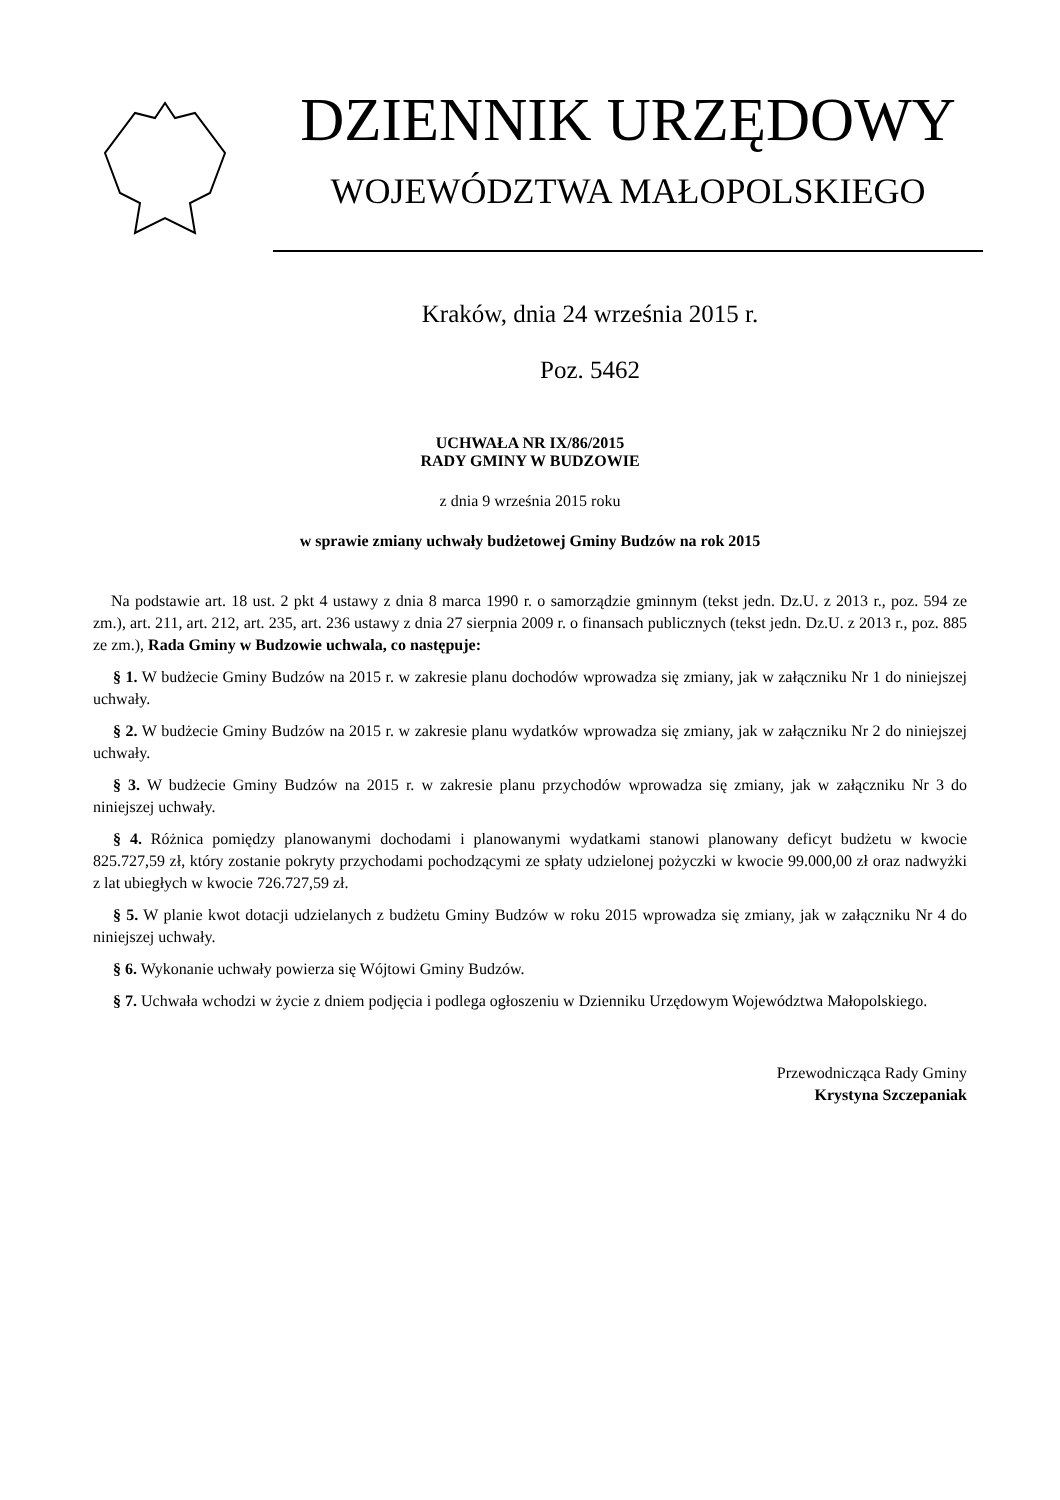DZIENNIK URZĘDOWY
WOJEWÓDZTWA MAŁOPOLSKIEGO
Kraków, dnia 24 września 2015 r.
Poz. 5462
UCHWAŁA NR IX/86/2015
RADY GMINY W BUDZOWIE
z dnia 9 września 2015 roku
w sprawie zmiany uchwały budżetowej Gminy Budzów na rok 2015
Na podstawie art. 18 ust. 2 pkt 4 ustawy z dnia 8 marca 1990 r. o samorządzie gminnym (tekst jedn. Dz.U. z 2013 r., poz. 594 ze zm.), art. 211, art. 212, art. 235, art. 236 ustawy z dnia 27 sierpnia 2009 r. o finansach publicznych (tekst jedn. Dz.U. z 2013 r., poz. 885 ze zm.), Rada Gminy w Budzowie uchwala, co następuje:
§ 1. W budżecie Gminy Budzów na 2015 r. w zakresie planu dochodów wprowadza się zmiany, jak w załączniku Nr 1 do niniejszej uchwały.
§ 2. W budżecie Gminy Budzów na 2015 r. w zakresie planu wydatków wprowadza się zmiany, jak w załączniku Nr 2 do niniejszej uchwały.
§ 3. W budżecie Gminy Budzów na 2015 r. w zakresie planu przychodów wprowadza się zmiany, jak w załączniku Nr 3 do niniejszej uchwały.
§ 4. Różnica pomiędzy planowanymi dochodami i planowanymi wydatkami stanowi planowany deficyt budżetu w kwocie 825.727,59 zł, który zostanie pokryty przychodami pochodzącymi ze spłaty udzielonej pożyczki w kwocie 99.000,00 zł oraz nadwyżki z lat ubiegłych w kwocie 726.727,59 zł.
§ 5. W planie kwot dotacji udzielanych z budżetu Gminy Budzów w roku 2015 wprowadza się zmiany, jak w załączniku Nr 4 do niniejszej uchwały.
§ 6. Wykonanie uchwały powierza się Wójtowi Gminy Budzów.
§ 7. Uchwała wchodzi w życie z dniem podjęcia i podlega ogłoszeniu w Dzienniku Urzędowym Województwa Małopolskiego.
Przewodnicząca Rady Gminy
Krystyna Szczepaniak